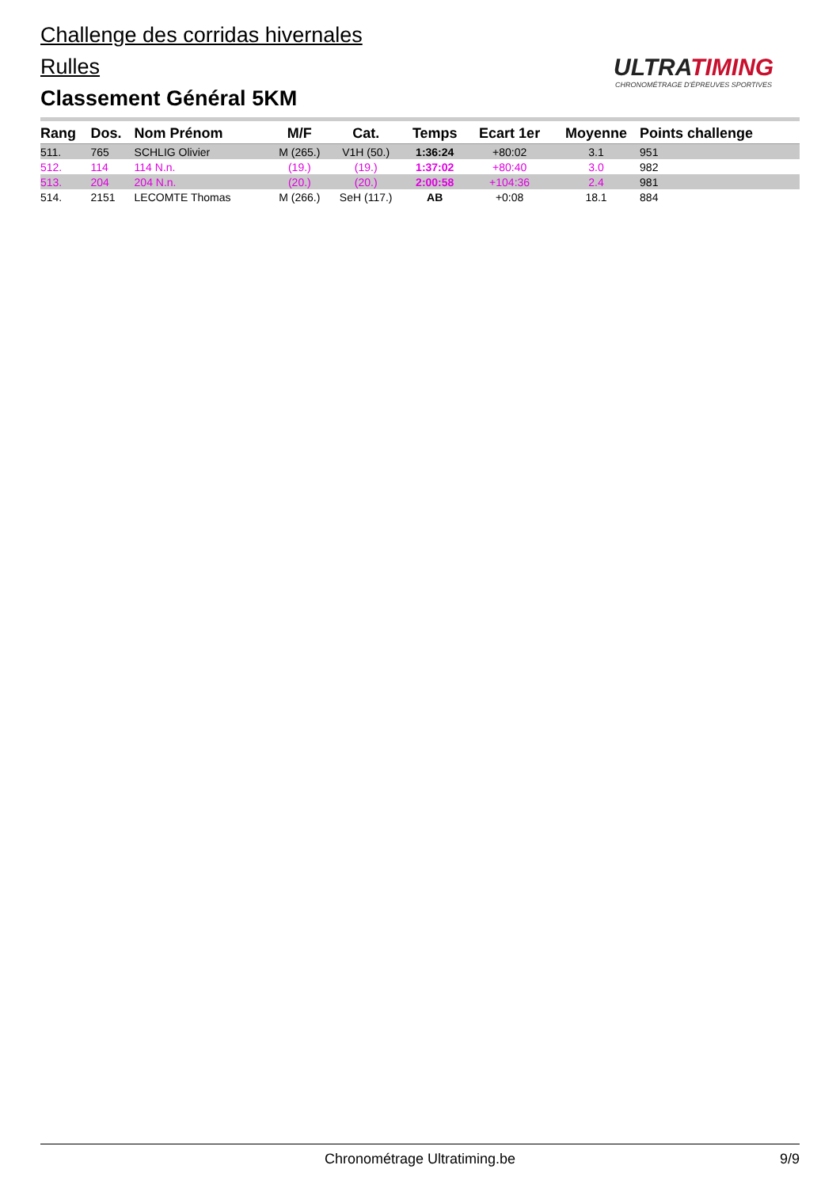Challenge des corridas hivernales
Rulles
Classement Général 5KM
ULTRATIMING
CHRONOMÉTRAGE D'ÉPREUVES SPORTIVES
| Rang | Dos. | Nom Prénom | M/F | Cat. | Temps | Ecart 1er | Moyenne | Points challenge |
| --- | --- | --- | --- | --- | --- | --- | --- | --- |
| 511. | 765 | SCHLIG Olivier | M (265.) | V1H (50.) | 1:36:24 | +80:02 | 3.1 | 951 |
| 512. | 114 | 114 N.n. | (19.) | (19.) | 1:37:02 | +80:40 | 3.0 | 982 |
| 513. | 204 | 204 N.n. | (20.) | (20.) | 2:00:58 | +104:36 | 2.4 | 981 |
| 514. | 2151 | LECOMTE Thomas | M (266.) | SeH (117.) | AB | +0:08 | 18.1 | 884 |
Chronométrage Ultratiming.be
9/9